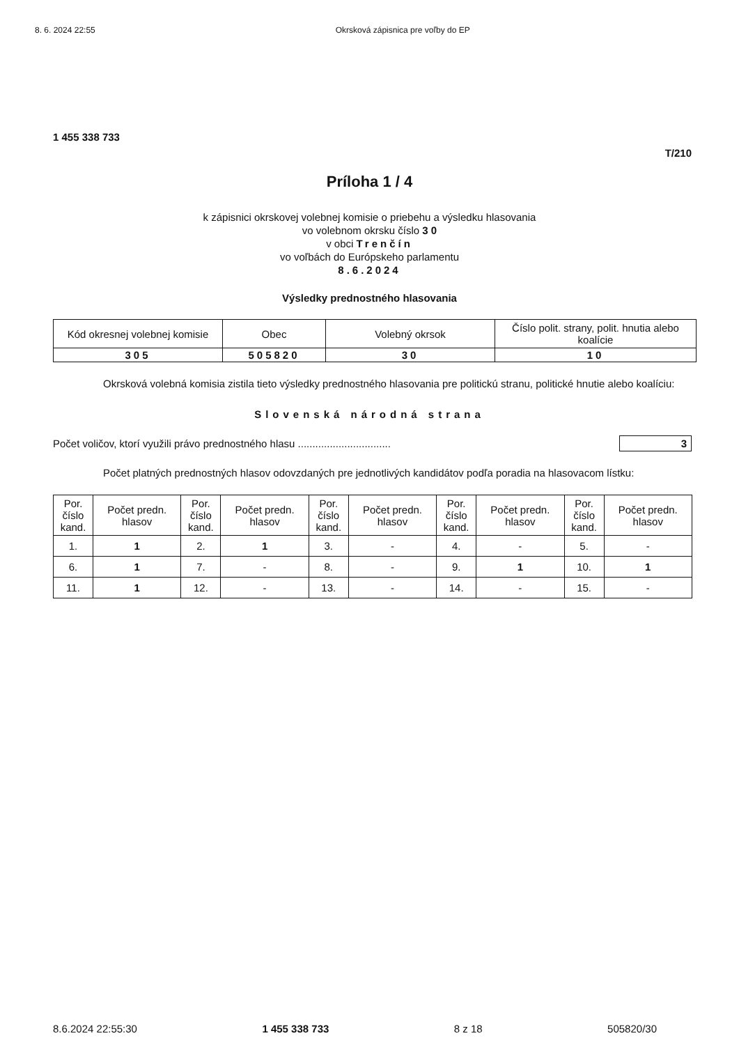8. 6. 2024 22:55 Okrsková zápisnica pre voľby do EP
1 455 338 733
T/210
Príloha 1 / 4
k zápisnici okrskovej volebnej komisie o priebehu a výsledku hlasovania
vo volebnom okrsku číslo 3 0
v obci Trenčín
vo voľbách do Európskeho parlamentu
8.6.2024
Výsledky prednostného hlasovania
| Kód okresnej volebnej komisie | Obec | Volebný okrsok | Číslo polit. strany, polit. hnutia alebo koalície |
| 305 | 505820 | 30 | 10 |
Okrsková volebná komisia zistila tieto výsledky prednostného hlasovania pre politickú stranu, politické hnutie alebo koalíciu:
Slovenská národná strana
Počet voličov, ktorí využili právo prednostného hlasu ................................ 3
Počet platných prednostných hlasov odovzdaných pre jednotlivých kandidátov podľa poradia na hlasovacom lístku:
| Por. číslo kand. | Počet predn. hlasov | Por. číslo kand. | Počet predn. hlasov | Por. číslo kand. | Počet predn. hlasov | Por. číslo kand. | Počet predn. hlasov | Por. číslo kand. | Počet predn. hlasov |
| --- | --- | --- | --- | --- | --- | --- | --- | --- | --- |
| 1. | 1 | 2. | 1 | 3. | - | 4. | - | 5. | - |
| 6. | 1 | 7. | - | 8. | - | 9. | 1 | 10. | 1 |
| 11. | 1 | 12. | - | 13. | - | 14. | - | 15. | - |
8.6.2024 22:55:30 1 455 338 733 8 z 18 505820/30